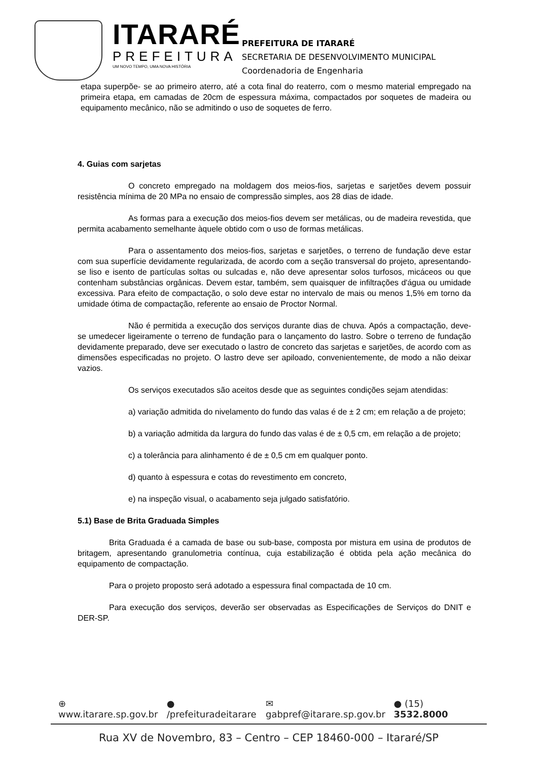ITARARÉ
PREFEITURA
UM NOVO TEMPO, UMA NOVA HISTÓRIA
PREFEITURA DE ITARARÉ
SECRETARIA DE DESENVOLVIMENTO MUNICIPAL
Coordenadoria de Engenharia
etapa superpõe- se ao primeiro aterro, até a cota final do reaterro, com o mesmo material empregado na primeira etapa, em camadas de 20cm de espessura máxima, compactados por soquetes de madeira ou equipamento mecânico, não se admitindo o uso de soquetes de ferro.
4. Guias com sarjetas
O concreto empregado na moldagem dos meios-fios, sarjetas e sarjetões devem possuir resistência mínima de 20 MPa no ensaio de compressão simples, aos 28 dias de idade.
As formas para a execução dos meios-fios devem ser metálicas, ou de madeira revestida, que permita acabamento semelhante àquele obtido com o uso de formas metálicas.
Para o assentamento dos meios-fios, sarjetas e sarjetões, o terreno de fundação deve estar com sua superfície devidamente regularizada, de acordo com a seção transversal do projeto, apresentando-se liso e isento de partículas soltas ou sulcadas e, não deve apresentar solos turfosos, micáceos ou que contenham substâncias orgânicas. Devem estar, também, sem quaisquer de infiltrações d'água ou umidade excessiva. Para efeito de compactação, o solo deve estar no intervalo de mais ou menos 1,5% em torno da umidade ótima de compactação, referente ao ensaio de Proctor Normal.
Não é permitida a execução dos serviços durante dias de chuva. Após a compactação, deve-se umedecer ligeiramente o terreno de fundação para o lançamento do lastro. Sobre o terreno de fundação devidamente preparado, deve ser executado o lastro de concreto das sarjetas e sarjetões, de acordo com as dimensões especificadas no projeto. O lastro deve ser apiloado, convenientemente, de modo a não deixar vazios.
Os serviços executados são aceitos desde que as seguintes condições sejam atendidas:
a) variação admitida do nivelamento do fundo das valas é de ± 2 cm; em relação a de projeto;
b) a variação admitida da largura do fundo das valas é de ± 0,5 cm, em relação a de projeto;
c) a tolerância para alinhamento é de ± 0,5 cm em qualquer ponto.
d) quanto à espessura e cotas do revestimento em concreto,
e) na inspeção visual, o acabamento seja julgado satisfatório.
5.1) Base de Brita Graduada Simples
Brita Graduada é a camada de base ou sub-base, composta por mistura em usina de produtos de britagem, apresentando granulometria contínua, cuja estabilização é obtida pela ação mecânica do equipamento de compactação.
Para o projeto proposto será adotado a espessura final compactada de 10 cm.
Para execução dos serviços, deverão ser observadas as Especificações de Serviços do DNIT e DER-SP.
⊕ www.itarare.sp.gov.br ● /prefeituradeitarare ✉ gabpref@itarare.sp.gov.br ● (15) 3532.8000
Rua XV de Novembro, 83 – Centro – CEP 18460-000 – Itararé/SP